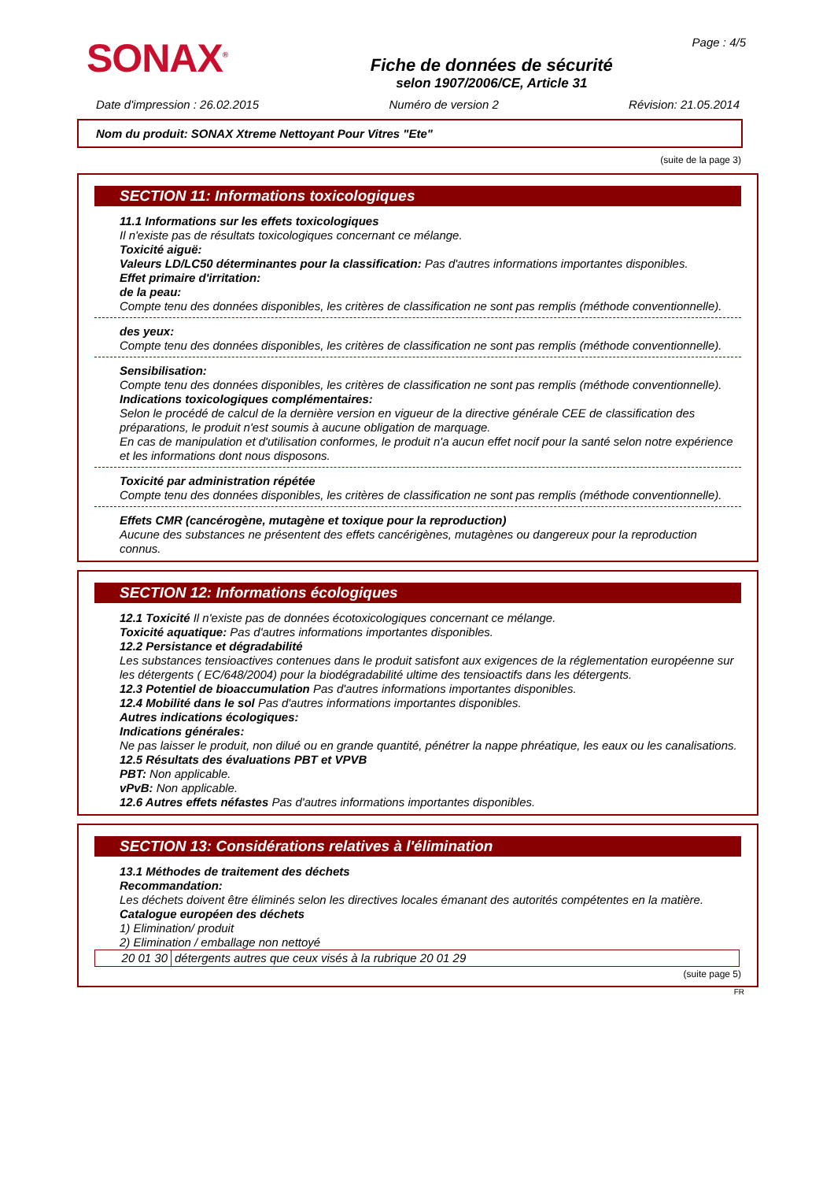SONAX<sup>®</sup>
Fiche de données de sécurité
selon 1907/2006/CE, Article 31
Page : 4/5
Date d'impression : 26.02.2015 Numéro de version 2 Révision: 21.05.2014
Nom du produit: SONAX Xtreme Nettoyant Pour Vitres "Ete"
(suite de la page 3)
SECTION 11: Informations toxicologiques
11.1 Informations sur les effets toxicologiques
Il n'existe pas de résultats toxicologiques concernant ce mélange.
Toxicité aiguë:
Valeurs LD/LC50 déterminantes pour la classification: Pas d'autres informations importantes disponibles.
Effet primaire d'irritation:
de la peau:
Compte tenu des données disponibles, les critères de classification ne sont pas remplis (méthode conventionnelle).
des yeux:
Compte tenu des données disponibles, les critères de classification ne sont pas remplis (méthode conventionnelle).
Sensibilisation:
Compte tenu des données disponibles, les critères de classification ne sont pas remplis (méthode conventionnelle).
Indications toxicologiques complémentaires:
Selon le procédé de calcul de la dernière version en vigueur de la directive générale CEE de classification des préparations, le produit n'est soumis à aucune obligation de marquage.
En cas de manipulation et d'utilisation conformes, le produit n'a aucun effet nocif pour la santé selon notre expérience et les informations dont nous disposons.
Toxicité par administration répétée
Compte tenu des données disponibles, les critères de classification ne sont pas remplis (méthode conventionnelle).
Effets CMR (cancérogène, mutagène et toxique pour la reproduction)
Aucune des substances ne présentent des effets cancérigènes, mutagènes ou dangereux pour la reproduction connus.
SECTION 12: Informations écologiques
12.1 Toxicité Il n'existe pas de données écotoxicologiques concernant ce mélange.
Toxicité aquatique: Pas d'autres informations importantes disponibles.
12.2 Persistance et dégradabilité
Les substances tensioactives contenues dans le produit satisfont aux exigences de la réglementation européenne sur les détergents ( EC/648/2004) pour la biodégradabilité ultime des tensioactifs dans les détergents.
12.3 Potentiel de bioaccumulation Pas d'autres informations importantes disponibles.
12.4 Mobilité dans le sol Pas d'autres informations importantes disponibles.
Autres indications écologiques:
Indications générales:
Ne pas laisser le produit, non dilué ou en grande quantité, pénétrer la nappe phréatique, les eaux ou les canalisations.
12.5 Résultats des évaluations PBT et VPVB
PBT: Non applicable.
vPvB: Non applicable.
12.6 Autres effets néfastes Pas d'autres informations importantes disponibles.
SECTION 13: Considérations relatives à l'élimination
13.1 Méthodes de traitement des déchets
Recommandation:
Les déchets doivent être éliminés selon les directives locales émanant des autorités compétentes en la matière.
Catalogue européen des déchets
1) Elimination/ produit
2) Elimination / emballage non nettoyé
| 20 01 30 | détergents autres que ceux visés à la rubrique 20 01 29 |
(suite page 5)
FR